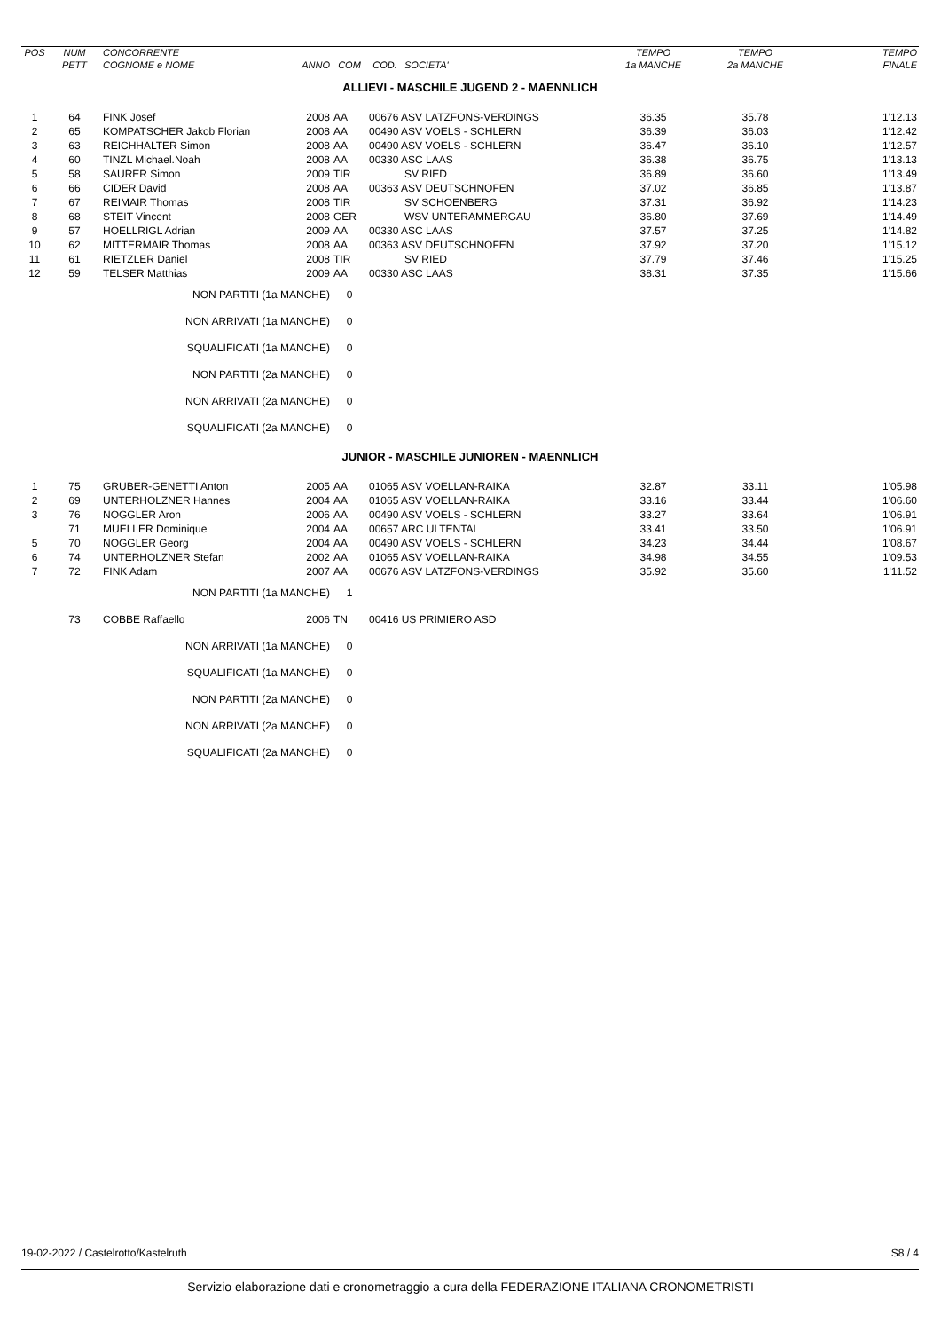| POS | NUM | CONCORRENTE | | | | | TEMPO | TEMPO | TEMPO |
| --- | --- | --- | --- | --- | --- | --- | --- | --- | --- |
| | PETT | COGNOME e NOME | ANNO | COM | COD. | SOCIETA' | 1a MANCHE | 2a MANCHE | FINALE |
| ALLIEVI - MASCHILE JUGEND 2 - MAENNLICH | | | | | | | | | |
| 1 | 64 | FINK Josef | 2008 | AA | 00676 ASV LATZFONS-VERDINGS | | 36.35 | 35.78 | 1'12.13 |
| 2 | 65 | KOMPATSCHER Jakob Florian | 2008 | AA | 00490 ASV VOELS - SCHLERN | | 36.39 | 36.03 | 1'12.42 |
| 3 | 63 | REICHHALTER Simon | 2008 | AA | 00490 ASV VOELS - SCHLERN | | 36.47 | 36.10 | 1'12.57 |
| 4 | 60 | TINZL Michael.Noah | 2008 | AA | 00330 ASC LAAS | | 36.38 | 36.75 | 1'13.13 |
| 5 | 58 | SAURER Simon | 2009 | TIR | | SV RIED | 36.89 | 36.60 | 1'13.49 |
| 6 | 66 | CIDER David | 2008 | AA | 00363 ASV DEUTSCHNOFEN | | 37.02 | 36.85 | 1'13.87 |
| 7 | 67 | REIMAIR Thomas | 2008 | TIR | | SV SCHOENBERG | 37.31 | 36.92 | 1'14.23 |
| 8 | 68 | STEIT Vincent | 2008 | GER | | WSV UNTERAMMERGAU | 36.80 | 37.69 | 1'14.49 |
| 9 | 57 | HOELLRIGL Adrian | 2009 | AA | 00330 ASC LAAS | | 37.57 | 37.25 | 1'14.82 |
| 10 | 62 | MITTERMAIR Thomas | 2008 | AA | 00363 ASV DEUTSCHNOFEN | | 37.92 | 37.20 | 1'15.12 |
| 11 | 61 | RIETZLER Daniel | 2008 | TIR | | SV RIED | 37.79 | 37.46 | 1'15.25 |
| 12 | 59 | TELSER Matthias | 2009 | AA | 00330 ASC LAAS | | 38.31 | 37.35 | 1'15.66 |
| | | NON PARTITI (1a MANCHE) | | 0 | | | | | |
| | | NON ARRIVATI (1a MANCHE) | | 0 | | | | | |
| | | SQUALIFICATI (1a MANCHE) | | 0 | | | | | |
| | | NON PARTITI (2a MANCHE) | | 0 | | | | | |
| | | NON ARRIVATI (2a MANCHE) | | 0 | | | | | |
| | | SQUALIFICATI (2a MANCHE) | | 0 | | | | | |
| JUNIOR - MASCHILE JUNIOREN - MAENNLICH | | | | | | | | | |
| 1 | 75 | GRUBER-GENETTI Anton | 2005 | AA | 01065 ASV VOELLAN-RAIKA | | 32.87 | 33.11 | 1'05.98 |
| 2 | 69 | UNTERHOLZNER Hannes | 2004 | AA | 01065 ASV VOELLAN-RAIKA | | 33.16 | 33.44 | 1'06.60 |
| 3 | 76 | NOGGLER Aron | 2006 | AA | 00490 ASV VOELS - SCHLERN | | 33.27 | 33.64 | 1'06.91 |
| | 71 | MUELLER Dominique | 2004 | AA | 00657 ARC ULTENTAL | | 33.41 | 33.50 | 1'06.91 |
| 5 | 70 | NOGGLER Georg | 2004 | AA | 00490 ASV VOELS - SCHLERN | | 34.23 | 34.44 | 1'08.67 |
| 6 | 74 | UNTERHOLZNER Stefan | 2002 | AA | 01065 ASV VOELLAN-RAIKA | | 34.98 | 34.55 | 1'09.53 |
| 7 | 72 | FINK Adam | 2007 | AA | 00676 ASV LATZFONS-VERDINGS | | 35.92 | 35.60 | 1'11.52 |
| | | NON PARTITI (1a MANCHE) | | 1 | | | | | |
| | 73 | COBBE Raffaello | 2006 | TN | 00416 US PRIMIERO ASD | | | | |
| | | NON ARRIVATI (1a MANCHE) | | 0 | | | | | |
| | | SQUALIFICATI (1a MANCHE) | | 0 | | | | | |
| | | NON PARTITI (2a MANCHE) | | 0 | | | | | |
| | | NON ARRIVATI (2a MANCHE) | | 0 | | | | | |
| | | SQUALIFICATI (2a MANCHE) | | 0 | | | | | |
19-02-2022 / Castelrotto/Kastelruth S8 / 4
Servizio elaborazione dati e cronometraggio a cura della FEDERAZIONE ITALIANA CRONOMETRISTI